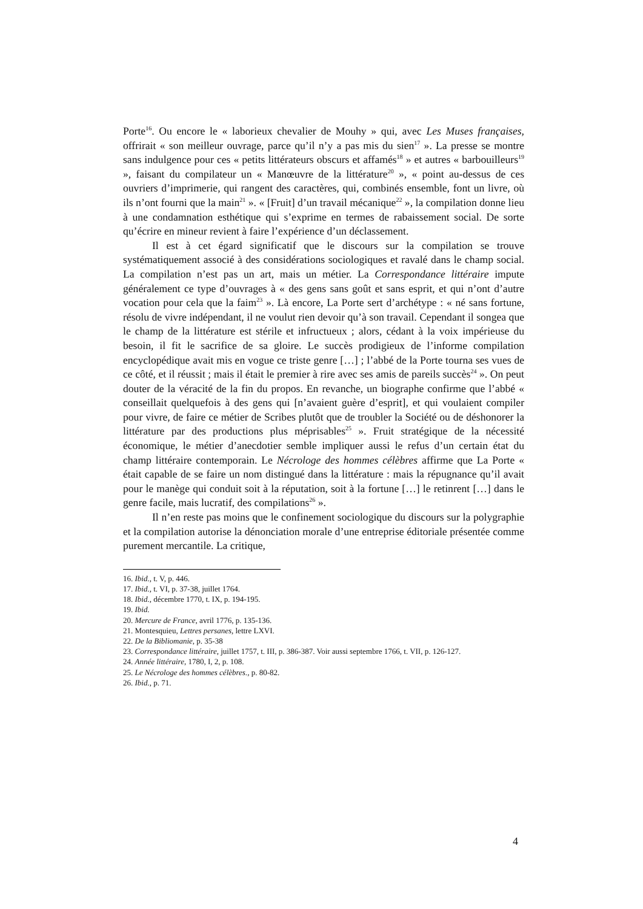Porte<sup>16</sup>. Ou encore le « laborieux chevalier de Mouhy » qui, avec Les Muses françaises, offrirait « son meilleur ouvrage, parce qu’il n’y a pas mis du sien<sup>17</sup> ». La presse se montre sans indulgence pour ces « petits littérateurs obscurs et affamés<sup>18</sup> » et autres « barbouilleurs<sup>19</sup> », faisant du compilateur un « Manœuvre de la littérature<sup>20</sup> », « point au-dessus de ces ouvriers d’imprimerie, qui rangent des caractères, qui, combinés ensemble, font un livre, où ils n’ont fourni que la main<sup>21</sup> ». « [Fruit] d’un travail mécanique<sup>22</sup> », la compilation donne lieu à une condamnation esthétique qui s’exprime en termes de rabaissement social. De sorte qu’écrire en mineur revient à faire l’expérience d’un déclassement.
Il est à cet égard significatif que le discours sur la compilation se trouve systématiquement associé à des considérations sociologiques et ravalé dans le champ social. La compilation n’est pas un art, mais un métier. La Correspondance littéraire impute généralement ce type d’ouvrages à « des gens sans goût et sans esprit, et qui n’ont d’autre vocation pour cela que la faim<sup>23</sup> ». Là encore, La Porte sert d’archétype : « né sans fortune, résolu de vivre indépendant, il ne voulut rien devoir qu’à son travail. Cependant il songea que le champ de la littérature est stérile et infructueux ; alors, cédant à la voix impérieuse du besoin, il fit le sacrifice de sa gloire. Le succès prodigieux de l’informe compilation encyclopédique avait mis en vogue ce triste genre […] ; l’abbé de la Porte tourna ses vues de ce côté, et il réussit ; mais il était le premier à rire avec ses amis de pareils succès<sup>24</sup> ». On peut douter de la véracité de la fin du propos. En revanche, un biographe confirme que l’abbé « conseillait quelquefois à des gens qui [n’avaient guère d’esprit], et qui voulaient compiler pour vivre, de faire ce métier de Scribes plutôt que de troubler la Société ou de déshonorer la littérature par des productions plus méprisables<sup>25</sup> ». Fruit stratégique de la nécessité économique, le métier d’anecdotier semble impliquer aussi le refus d’un certain état du champ littéraire contemporain. Le Nécrologe des hommes célèbres affirme que La Porte « était capable de se faire un nom distingué dans la littérature : mais la répugnance qu’il avait pour le manège qui conduit soit à la réputation, soit à la fortune […] le retinrent […] dans le genre facile, mais lucratif, des compilations<sup>26</sup> ».
Il n’en reste pas moins que le confinement sociologique du discours sur la polygraphie et la compilation autorise la dénonciation morale d’une entreprise éditoriale présentée comme purement mercantile. La critique,
16. Ibid., t. V, p. 446.
17. Ibid., t. VI, p. 37-38, juillet 1764.
18. Ibid., décembre 1770, t. IX, p. 194-195.
19. Ibid.
20. Mercure de France, avril 1776, p. 135-136.
21. Montesquieu, Lettres persanes, lettre LXVI.
22. De la Bibliomanie, p. 35-38
23. Correspondance littéraire, juillet 1757, t. III, p. 386-387. Voir aussi septembre 1766, t. VII, p. 126-127.
24. Année littéraire, 1780, I, 2, p. 108.
25. Le Nécrologe des hommes célèbres., p. 80-82.
26. Ibid., p. 71.
4